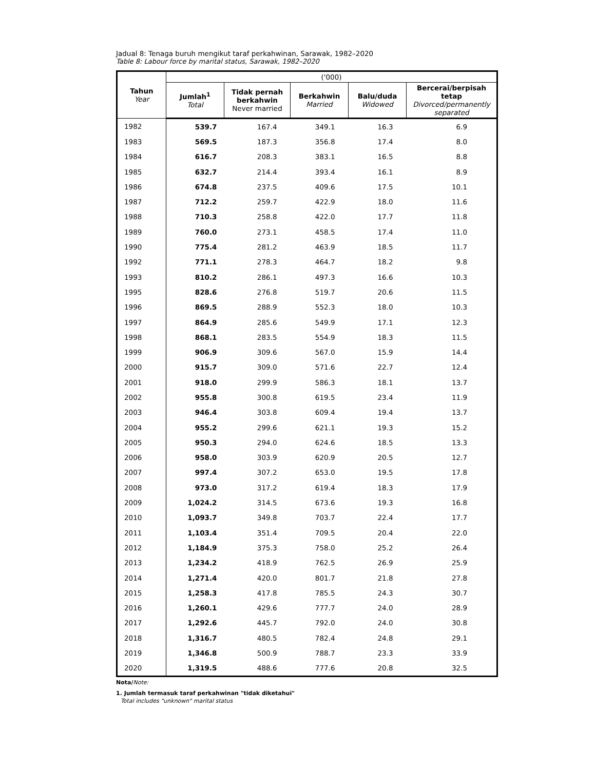Jadual 8: Tenaga buruh mengikut taraf perkahwinan, Sarawak, 1982–2020
Table 8: Labour force by marital status, Sarawak, 1982–2020
| Tahun Year | ('000) | | | | |
| --- | --- | --- | --- | --- | --- |
| | Jumlah<sup>1</sup> Total | Tidak pernah berkahwin Never married | Berkahwin Married | Balu/duda Widowed | Bercerai/berpisah tetap Divorced/permanently separated |
| 1982 | 539.7 | 167.4 | 349.1 | 16.3 | 6.9 |
| 1983 | 569.5 | 187.3 | 356.8 | 17.4 | 8.0 |
| 1984 | 616.7 | 208.3 | 383.1 | 16.5 | 8.8 |
| 1985 | 632.7 | 214.4 | 393.4 | 16.1 | 8.9 |
| 1986 | 674.8 | 237.5 | 409.6 | 17.5 | 10.1 |
| 1987 | 712.2 | 259.7 | 422.9 | 18.0 | 11.6 |
| 1988 | 710.3 | 258.8 | 422.0 | 17.7 | 11.8 |
| 1989 | 760.0 | 273.1 | 458.5 | 17.4 | 11.0 |
| 1990 | 775.4 | 281.2 | 463.9 | 18.5 | 11.7 |
| 1992 | 771.1 | 278.3 | 464.7 | 18.2 | 9.8 |
| 1993 | 810.2 | 286.1 | 497.3 | 16.6 | 10.3 |
| 1995 | 828.6 | 276.8 | 519.7 | 20.6 | 11.5 |
| 1996 | 869.5 | 288.9 | 552.3 | 18.0 | 10.3 |
| 1997 | 864.9 | 285.6 | 549.9 | 17.1 | 12.3 |
| 1998 | 868.1 | 283.5 | 554.9 | 18.3 | 11.5 |
| 1999 | 906.9 | 309.6 | 567.0 | 15.9 | 14.4 |
| 2000 | 915.7 | 309.0 | 571.6 | 22.7 | 12.4 |
| 2001 | 918.0 | 299.9 | 586.3 | 18.1 | 13.7 |
| 2002 | 955.8 | 300.8 | 619.5 | 23.4 | 11.9 |
| 2003 | 946.4 | 303.8 | 609.4 | 19.4 | 13.7 |
| 2004 | 955.2 | 299.6 | 621.1 | 19.3 | 15.2 |
| 2005 | 950.3 | 294.0 | 624.6 | 18.5 | 13.3 |
| 2006 | 958.0 | 303.9 | 620.9 | 20.5 | 12.7 |
| 2007 | 997.4 | 307.2 | 653.0 | 19.5 | 17.8 |
| 2008 | 973.0 | 317.2 | 619.4 | 18.3 | 17.9 |
| 2009 | 1,024.2 | 314.5 | 673.6 | 19.3 | 16.8 |
| 2010 | 1,093.7 | 349.8 | 703.7 | 22.4 | 17.7 |
| 2011 | 1,103.4 | 351.4 | 709.5 | 20.4 | 22.0 |
| 2012 | 1,184.9 | 375.3 | 758.0 | 25.2 | 26.4 |
| 2013 | 1,234.2 | 418.9 | 762.5 | 26.9 | 25.9 |
| 2014 | 1,271.4 | 420.0 | 801.7 | 21.8 | 27.8 |
| 2015 | 1,258.3 | 417.8 | 785.5 | 24.3 | 30.7 |
| 2016 | 1,260.1 | 429.6 | 777.7 | 24.0 | 28.9 |
| 2017 | 1,292.6 | 445.7 | 792.0 | 24.0 | 30.8 |
| 2018 | 1,316.7 | 480.5 | 782.4 | 24.8 | 29.1 |
| 2019 | 1,346.8 | 500.9 | 788.7 | 23.3 | 33.9 |
| 2020 | 1,319.5 | 488.6 | 777.6 | 20.8 | 32.5 |
Nota/Note:
1. Jumlah termasuk taraf perkahwinan "tidak diketahui"
Total includes "unknown" marital status